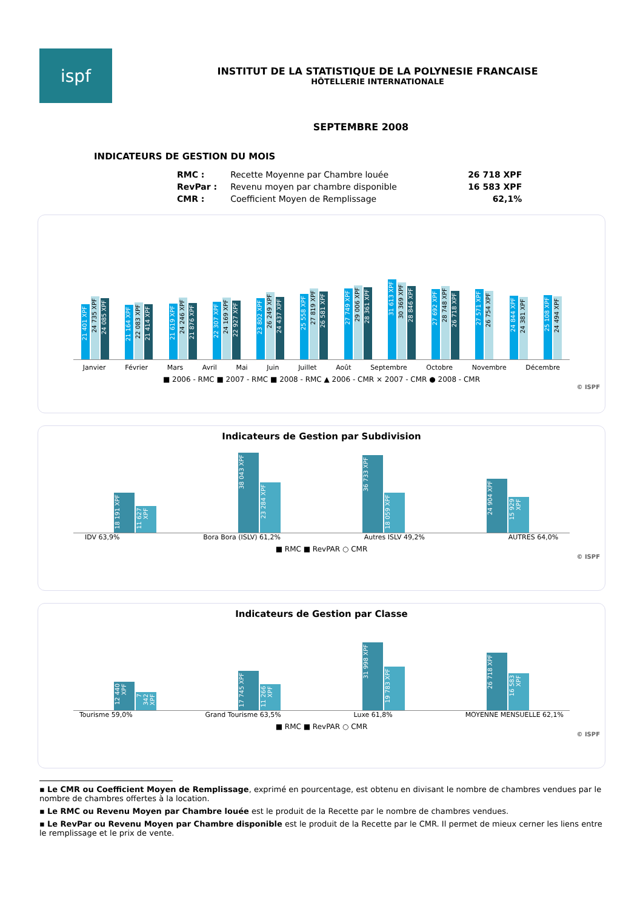ispf
INSTITUT DE LA STATISTIQUE DE LA POLYNESIE FRANCAISE
HÔTELLERIE INTERNATIONALE
SEPTEMBRE 2008
INDICATEURS DE GESTION DU MOIS
| RMC : | Recette Moyenne par Chambre louée | 26 718 XPF |
| RevPar : | Revenu moyen par chambre disponible | 16 583 XPF |
| CMR : | Coefficient Moyen de Remplissage | 62,1% |
21 401 XPF
24 735 XPF
24 085 XPF
21 164 XPF
22 083 XPF
21 414 XPF
21 619 XPF
24 246 XPF
21 876 XPF
22 307 XPF
24 169 XPF
22 927 XPF
23 802 XPF
26 249 XPF
24 437 XPF
25 558 XPF
27 819 XPF
26 581 XPF
27 749 XPF
29 006 XPF
28 361 XPF
31 613 XPF
30 369 XPF
28 846 XPF
27 692 XPF
28 748 XPF
26 718 XPF
27 571 XPF
26 754 XPF
24 844 XPF
24 381 XPF
25 108 XPF
24 494 XPF
Janvier Février Mars Avril Mai Juin Juillet Août Septembre Octobre Novembre Décembre
■ 2006 - RMC ■ 2007 - RMC ■ 2008 - RMC ▲ 2006 - CMR × 2007 - CMR ● 2008 - CMR
© ISPF
Indicateurs de Gestion par Subdivision
18 191 XPF
11 627 XPF
38 043 XPF
23 284 XPF
36 733 XPF
18 059 XPF
24 904 XPF
15 929 XPF
IDV 63,9% Bora Bora (ISLV) 61,2% Autres ISLV 49,2% AUTRES 64,0%
■ RMC ■ RevPAR ○ CMR
© ISPF
Indicateurs de Gestion par Classe
12 440 XPF
7 342 XPF
17 745 XPF
11 266 XPF
31 998 XPF
19 783 XPF
26 718 XPF
16 583 XPF
Tourisme 59,0% Grand Tourisme 63,5% Luxe 61,8% MOYENNE MENSUELLE 62,1%
■ RMC ■ RevPAR ○ CMR
© ISPF
▪ Le CMR ou Coefficient Moyen de Remplissage, exprimé en pourcentage, est obtenu en divisant le nombre de chambres vendues par le nombre de chambres offertes à la location.
▪ Le RMC ou Revenu Moyen par Chambre louée est le produit de la Recette par le nombre de chambres vendues.
▪ Le RevPar ou Revenu Moyen par Chambre disponible est le produit de la Recette par le CMR. Il permet de mieux cerner les liens entre le remplissage et le prix de vente.